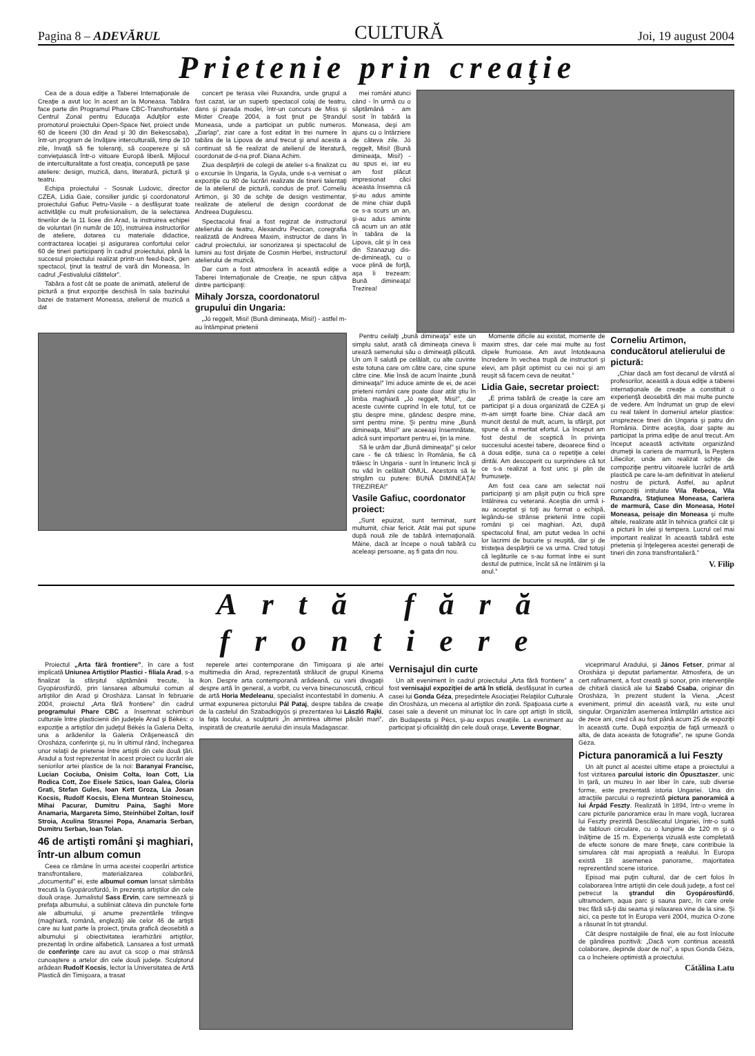Pagina 8 – ADEVĂRUL CULTURĂ Joi, 19 august 2004
Prietenie prin creaţie
Cea de a doua ediţie a Taberei Internaţionale de Creaţie a avut loc în acest an la Moneasa. Tabăra face parte din Programul Phare CBC-Transfrontalier. Centrul Zonal pentru Educaţia Adulţilor este promotorul proiectului Open-Space Net, proiect unde 60 de liceeni (30 din Arad şi 30 din Bekescsaba), într-un program de învăţare interculturală, timp de 10 zile, învaţă să fie toleranţi, să coopereze şi să convieţuiască într-o viitoare Europă liberă. Mijlocul de interculturalitate a fost creaţia, concepută pe şase ateliere: design, muzică, dans, literatură, pictură şi teatru.
Echipa proiectului - Sosnak Ludovic, director CZEA, Lidia Gaie, consilier juridic şi coordonatorul proiectului Gafiuc Petru-Vasile - a desfăşurat toate activităţile cu mult profesionalism, de la selectarea tinerilor de la 11 licee din Arad, la instruirea echipei de voluntari (în număr de 10), instruirea instructorilor de ateliere, dotarea cu materiale didactice, contractarea locaţiei şi asigurarea confortului celor 60 de tineri participanţi în cadrul proiectului, până la succesul proiectului realizat printr-un feed-back, gen spectacol, ţinut la teatrul de vară din Moneasa, în cadrul „Festivalului clătitelor”.
Tabăra a fost cât se poate de animată, atelierul de pictură a ţinut expoziţie deschisă în sala bazinului bazei de tratament Moneasa, atelierul de muzică a dat
concert pe terasa vilei Ruxandra, unde grupul a fost cazat, iar un superb spectacol colaj de teatru, dans şi parada modei, într-un concurs de Miss şi Mister Creaţie 2004, a fost ţinut pe Ştrandul Moneasa, unde a participat un public numeros. „Ziarlap”, ziar care a fost editat în trei numere în tabăra de la Lipova de anul trecut şi anul acesta a continuat să fie realizat de atelierul de literatură, coordonat de d-na prof. Diana Achim.
Ziua despărţirii de colegii de atelier s-a finalizat cu o excursie în Ungaria, la Gyula, unde s-a vernisat o expoziţie cu 80 de lucrări realizate de tinerii talentaţi de la atelierul de pictură, condus de prof. Corneliu Artimon, şi 30 de schiţe de design vestimentar, realizate de atelierul de design coordonat de Andreea Dugulescu.
Spectacolul final a fost regizat de instructorul atelierului de teatru, Alexandru Pecican, coregrafia realizată de Andreea Maxim, instructor de dans în cadrul proiectului, iar sonorizarea şi spectacolul de lumini au fost dirijate de Cosmin Herbei, instructorul atelierului de muzică.
Dar cum a fost atmosfera în această ediţie a Taberei Internaţionale de Creaţie, ne spun câţiva dintre participanţi:
Mihaly Jorsza, coordonatorul grupului din Ungaria:
„Jó reggelt, Misi! (Bună dimineaţa, Misi!) - astfel m-au întâmpinat prietenii
mei români atunci când - în urmă cu o săptămână - am sosit în tabără la Moneasa, deşi am ajuns cu o întârziere de câteva zile. Jó reggelt, Misi! (Bună dimineaţa, Misi!) - au spus ei, iar eu am fost plăcut impresionat căci aceasta însemna că şi-au adus aminte de mine chiar după ce s-a scurs un an, şi-au adus aminte că acum un an atât în tabăra de la Lipova, cât şi în cea din Szanazug dis-de-dimineaţă, cu o voce plină de forţă, aşa îi trezeam: Bună dimineaţa! Trezirea!
Pentru ceilalţi „bună dimineaţa” este un simplu salut, arată că dimineaţa cineva îi urează semenului său o dimineaţă plăcută. Un om îl salută pe celălalt, cu alte cuvinte este totuna care om către care, cine spune către cine. Mie însă de acum înainte „bună dimineaţa!” îmi aduce aminte de ei, de acei prieteni români care poate doar atât ştiu în limba maghiară „Jó reggelt, Misi!”, dar aceste cuvinte cuprind în ele totul, tot ce ştiu despre mine, gândesc despre mine, simt pentru mine. Şi pentru mine „Bună dimineaţa, Misi!” are aceeaşi însemnătate, adică sunt important pentru ei, ţin la mine.
Să le urăm dar „Bună dimineaţa!” şi celor care - fie că trăiesc în România, fie că trăiesc în Ungaria - sunt în întuneric încă şi nu văd în celălalt OMUL. Acestora să le strigăm cu putere: BUNĂ DIMINEAŢA! TREZIREA!”
Vasile Gafiuc, coordonator proiect:
„Sunt epuizat, sunt terminat, sunt multumit, chiar fericit. Atât mai pot spune după nouă zile de tabără internaţională. Mâine, dacă ar începe o nouă tabără cu aceleaşi persoane, aş fi gata din nou.
Momente dificile au existat, momente de maxim stres, dar cele mai multe au fost clipele frumoase. Am avut întotdeauna încredere în vechea trupă de instructori şi elevi, am păşit optimist cu cei noi şi am reuşit să facem ceva de neuitat.”
Lidia Gaie, secretar proiect:
„E prima tabără de creaţie la care am participat şi a doua organizată de CZEA şi m-am simţit foarte bine. Chiar dacă am muncit destul de mult, acum, la sfârşit, pot spune că a meritat efortul. La început am fost destul de sceptică în privinţa succesului acestei tabere, deoarece fiind o a doua ediţie, suna ca o repetiţie a celei dintâi. Am descoperit cu surprindere că tot ce s-a realizat a fost unic şi plin de frumuseţe.
Am fost cea care am selectat noii participanţi şi am păşit puţin cu frică spre întâlnirea cu veteranii. Aceştia din urmă i-au acceptat şi toţi au format o echipă, legându-se strânse prietenii între copiii români şi cei maghiari. Azi, după spectacolul final, am putut vedea în ochii lor lacrimi de bucurie şi reuşită, dar şi de tristeţea despărţirii ce va urma. Cred totuşi că legăturile ce s-au format între ei sunt destul de putrnice, încât să ne întâlnim şi la anul.”
Corneliu Artimon, conducătorul atelierului de pictură:
„Chiar dacă am fost decanul de vârstă al profesorilor, această a doua ediţie a taberei internaţionale de creaţie a constituit o experienţă deosebită din mai multe puncte de vedere. Am îndrumat un grup de elevi cu real talent în domeniul artelor plastice: unsprezece tineri din Ungaria şi patru din România. Dintre aceştia, doar şapte au participat la prima ediţie de anul trecut. Am început această activitate organizând drumeţii la cariera de marmură, la Peştera Liliecilor, unde am realizat schiţe de compoziţie pentru viitoarele lucrări de artă plastică pe care le-am definitivat în atelierul nostru de pictură. Astfel, au apărut compoziţii intitulate Vila Rebeca, Vila Ruxandra, Staţiunea Moneasa, Cariera de marmură, Case din Moneasa, Hotel Moneasa, peisaje din Moneasa şi multe altele, realizate atât în tehnica graficii cât şi a picturii în ulei şi tempera. Lucrul cel mai important realizat în această tabără este prietenia şi înţelegerea acestei generaţii de tineri din zona transfrontalieră.”
V. Filip
Artă fără frontiere
Proiectul „Arta fără frontiere”, în care a fost implicată Uniunea Artiştilor Plastici - filiala Arad, s-a finalizat la sfârşitul săptămânii trecute, la Gyopárosfürdő, prin lansarea albumului comun al artiştilor din Arad şi Orosháza. Lansat în februarie 2004, proiectul „Arta fără frontiere” din cadrul programului Phare CBC a însemnat schimburi culturale între plasticienii din judeţele Arad şi Békés: o expoziţie a artiştilor din judeţul Békés la Galeria Delta, una a arădenilor la Galeria Orăşenească din Orosháza, conferinţe şi, nu în ultimul rând, închegarea unor relaţii de prietenie între artiştii din cele două ţări. Aradul a fost reprezentat în acest proiect cu lucrări ale seniorilor artei plastice de la noi: Baranyai Francisc, Lucian Cociuba, Onisim Colta, Ioan Cott, Lia Rodica Cott, Zoe Eisele Szücs, Ioan Galea, Gloria Grati, Stefan Gules, Ioan Kett Groza, Lia Josan Kocsis, Rudolf Kocsis, Elena Muntean Stoinescu, Mihai Pacurar, Dumitru Paina, Saghi More Anamaria, Margareta Simo, Steinhübel Zoltan, Iosif Stroia, Aculina Strasnei Popa, Anamaria Serban, Dumitru Serban, Ioan Tolan.
46 de artişti români şi maghiari, într-un album comun
Ceea ce rămâne în urma acestei cooperări artistice transfrontaliere, materializarea colaborării, „documentul” ei, este albumul comun lansat sâmbăta trecută la Gyopárosfürdő, în prezenţa artiştilor din cele două oraşe. Jurnalistul Sass Ervin, care semnează şi prefaţa albumului, a subliniat câteva din punctele forte ale albumului, şi anume prezentările trilingve (maghiară, română, engleză) ale celor 46 de artişti care au luat parte la proiect, ţinuta grafică deosebită a albumului şi obiectivitatea ierarhizării artiştilor, prezentaţi în ordine alfabetică. Lansarea a fost urmată de conferinţe care au avut ca scop o mai strânsă cunoaştere a artelor din cele două judeţe. Sculptorul arădean Rudolf Kocsis, lector la Universitatea de Artă Plastică din Timişoara, a trasat
reperele artei contemporane din Timişoara şi ale artei multimedia din Arad, reprezentată strălucit de grupul Kinema Ikon. Despre arta contemporană arădeană, cu varii divagaţii despre artă în general, a vorbit, cu verva binecunoscută, criticul de artă Horia Medeleanu, specialist incontestabil în domeniu. A urmat expunerea pictorului Pál Pataj, despre tabăra de creaţie de la castelul din Szabadkigyós şi prezentarea lui László Rajki, la faţa locului, a sculpturii „În amintirea ultimei păsări mari”, inspirată de creaturile aerului din insula Madagascar.
Vernisajul din curte
Un alt eveniment în cadrul proiectului „Arta fără frontiere” a fost vernisajul expoziţiei de artă în sticlă, desfăşurat în curtea casei lui Gonda Géza, preşedintele Asociaţiei Relaţiilor Culturale din Orosháza, un mecena al artiştilor din zonă. Spaţioasa curte a casei sale a devenit un minunat loc în care opt artişti în sticlă, din Budapesta şi Pécs, şi-au expus creaţiile. La eveniment au participat şi oficialităţi din cele două oraşe, Levente Bognar,
viceprimarul Aradului, şi János Fetser, primar al Orosháza şi deputat parlamentar. Atmosfera, de un cert rafinament, a fost creată şi sonor, prin intervenţiile de chitară clasică ale lui Szabó Csaba, originar din Orosháza, în prezent student la Viena. „Acest eveniment, primul din această vară, nu este unul singular. Organizăm asemenea întâmplări artistice aici de zece ani, cred că au fost până acum 25 de expoziţii în această curte. După expoziţia de faţă urmează o alta, de data aceasta de fotografie”, ne spune Gonda Géza.
Pictura panoramică a lui Feszty
Un alt punct al acestei ultime etape a proiectului a fost vizitarea parcului istoric din Ópusztaszer, unic în ţară, un muzeu în aer liber în care, sub diverse forme, este prezentată istoria Ungariei. Una din atracţiile parcului o reprezintă pictura panoramică a lui Árpád Feszty. Realizată în 1894, într-o vreme în care picturile panoramice erau în mare vogă, lucrarea lui Feszty prezintă Descălecatul Ungariei, într-o suită de tablouri circulare, cu o lungime de 120 m şi o înălţime de 15 m. Experienţa vizuală este completată de efecte sonore de mare fineţe, care contribuie la simularea cât mai apropiată a realului. În Europa există 18 asemenea panorame, majoritatea reprezentând scene istorice.
Episod mai puţin cultural, dar de cert folos în colaborarea între artiştii din cele două judeţe, a fost cel petrecut la ştrandul din Gyopárosfürdő, ultramodern, aqua parc şi sauna parc, în care orele trec fără să-ţi dai seama şi relaxarea vine de la sine. Şi aici, ca peste tot în Europa verii 2004, muzica O-zone a răsunat în tot ştrandul.
Cât despre nostalgiile de final, ele au fost înlocuite de gândirea pozitivă: „Dacă vom continua această colaborare, depinde doar de noi”, a spus Gonda Géza, ca o încheiere optimistă a proiectului.
Cătălina Latu